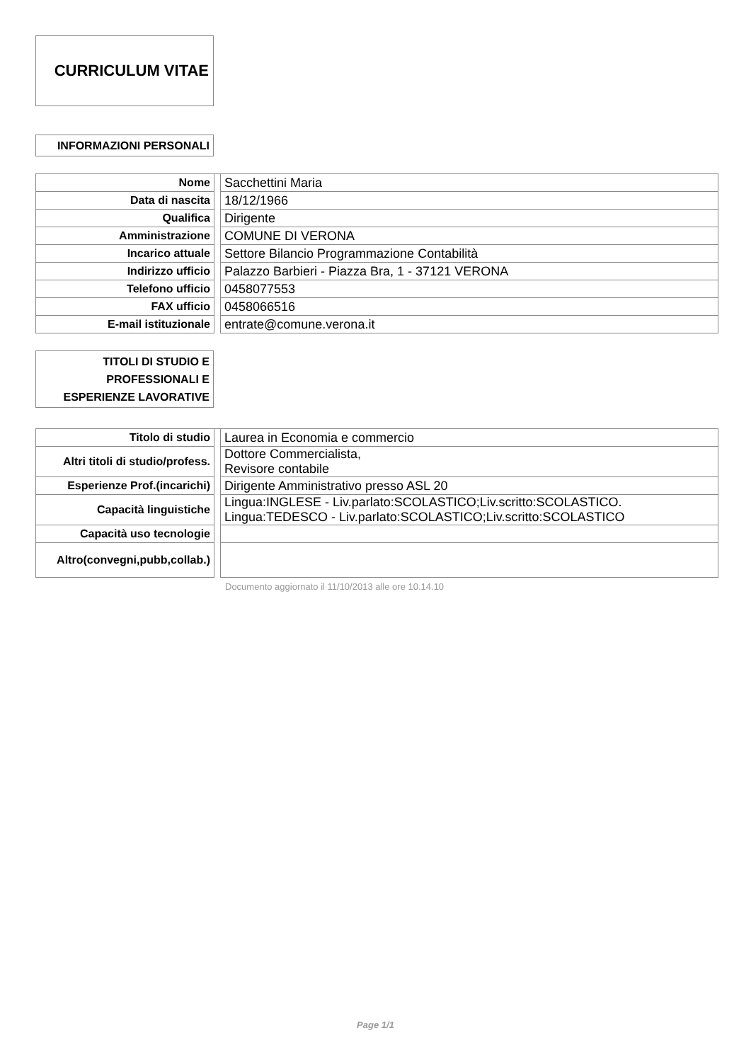CURRICULUM VITAE
INFORMAZIONI PERSONALI
| Nome | | Sacchettini Maria |
| Data di nascita | | 18/12/1966 |
| Qualifica | | Dirigente |
| Amministrazione | | COMUNE DI VERONA |
| Incarico attuale | | Settore Bilancio Programmazione Contabilità |
| Indirizzo ufficio | | Palazzo Barbieri - Piazza Bra, 1 - 37121 VERONA |
| Telefono ufficio | | 0458077553 |
| FAX ufficio | | 0458066516 |
| E-mail istituzionale | | entrate@comune.verona.it |
TITOLI DI STUDIO E
PROFESSIONALI E
ESPERIENZE LAVORATIVE
| Titolo di studio | | Laurea in Economia e commercio |
| Altri titoli di studio/profess. | | Dottore Commercialista, Revisore contabile |
| Esperienze Prof.(incarichi) | | Dirigente Amministrativo presso ASL 20 |
| Capacità linguistiche | | Lingua:INGLESE - Liv.parlato:SCOLASTICO;Liv.scritto:SCOLASTICO. Lingua:TEDESCO - Liv.parlato:SCOLASTICO;Liv.scritto:SCOLASTICO |
| Capacità uso tecnologie | | |
| Altro(convegni,pubb,collab.) | | |
Documento aggiornato il 11/10/2013 alle ore 10.14.10
Page 1/1